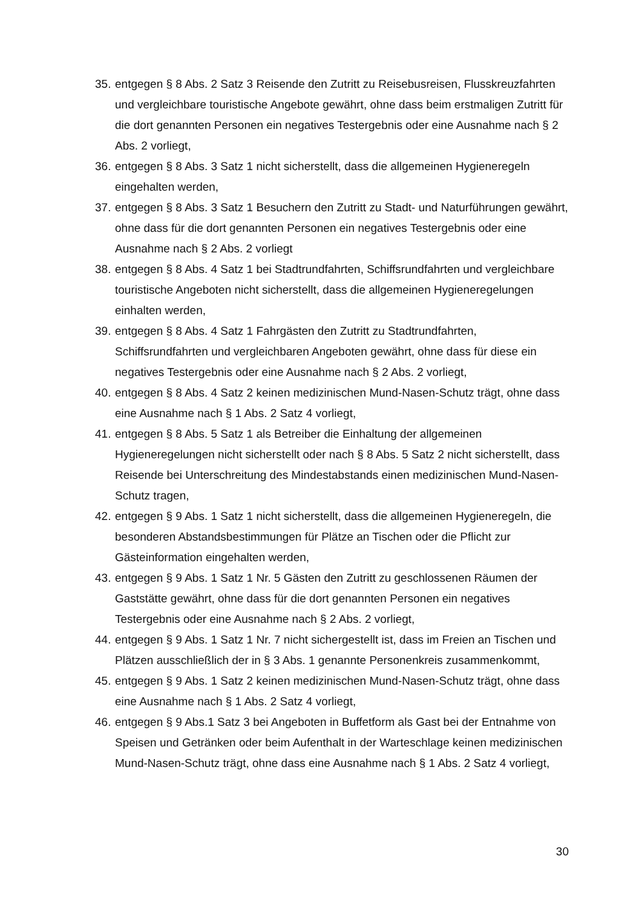35. entgegen § 8 Abs. 2 Satz 3 Reisende den Zutritt zu Reisebusreisen, Flusskreuzfahrten und vergleichbare touristische Angebote gewährt, ohne dass beim erstmaligen Zutritt für die dort genannten Personen ein negatives Testergebnis oder eine Ausnahme nach § 2 Abs. 2 vorliegt,
36. entgegen § 8 Abs. 3 Satz 1 nicht sicherstellt, dass die allgemeinen Hygieneregeln eingehalten werden,
37. entgegen § 8 Abs. 3 Satz 1 Besuchern den Zutritt zu Stadt- und Naturführungen gewährt, ohne dass für die dort genannten Personen ein negatives Testergebnis oder eine Ausnahme nach § 2 Abs. 2 vorliegt
38. entgegen § 8 Abs. 4 Satz 1 bei Stadtrundfahrten, Schiffsrundfahrten und vergleichbare touristische Angeboten nicht sicherstellt, dass die allgemeinen Hygieneregelungen einhalten werden,
39. entgegen § 8 Abs. 4 Satz 1 Fahrgästen den Zutritt zu Stadtrundfahrten, Schiffsrundfahrten und vergleichbaren Angeboten gewährt, ohne dass für diese ein negatives Testergebnis oder eine Ausnahme nach § 2 Abs. 2 vorliegt,
40. entgegen § 8 Abs. 4 Satz 2 keinen medizinischen Mund-Nasen-Schutz trägt, ohne dass eine Ausnahme nach § 1 Abs. 2 Satz 4 vorliegt,
41. entgegen § 8 Abs. 5 Satz 1 als Betreiber die Einhaltung der allgemeinen Hygieneregelungen nicht sicherstellt oder nach § 8 Abs. 5 Satz 2 nicht sicherstellt, dass Reisende bei Unterschreitung des Mindestabstands einen medizinischen Mund-Nasen-Schutz tragen,
42. entgegen § 9 Abs. 1 Satz 1 nicht sicherstellt, dass die allgemeinen Hygieneregeln, die besonderen Abstandsbestimmungen für Plätze an Tischen oder die Pflicht zur Gästeinformation eingehalten werden,
43. entgegen § 9 Abs. 1 Satz 1 Nr. 5 Gästen den Zutritt zu geschlossenen Räumen der Gaststätte gewährt, ohne dass für die dort genannten Personen ein negatives Testergebnis oder eine Ausnahme nach § 2 Abs. 2 vorliegt,
44. entgegen § 9 Abs. 1 Satz 1 Nr. 7 nicht sichergestellt ist, dass im Freien an Tischen und Plätzen ausschließlich der in § 3 Abs. 1 genannte Personenkreis zusammenkommt,
45. entgegen § 9 Abs. 1 Satz 2 keinen medizinischen Mund-Nasen-Schutz trägt, ohne dass eine Ausnahme nach § 1 Abs. 2 Satz 4 vorliegt,
46. entgegen § 9 Abs.1 Satz 3 bei Angeboten in Buffetform als Gast bei der Entnahme von Speisen und Getränken oder beim Aufenthalt in der Warteschlage keinen medizinischen Mund-Nasen-Schutz trägt, ohne dass eine Ausnahme nach § 1 Abs. 2 Satz 4 vorliegt,
30